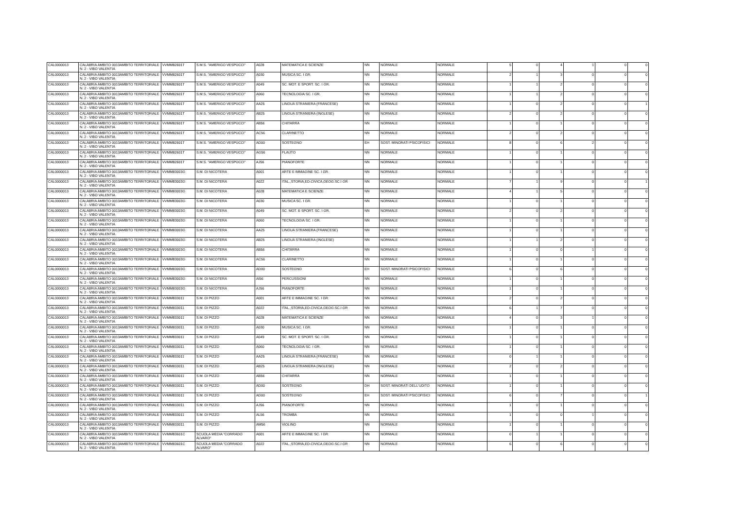| CAL0000013 | CALABRIA AMBITO 0013AMBITO TERRITORIALE N. 2 - VIBO VALENTIA | VVMM82601T | S.M.S. "AMERIGO VESPUCCI" | A028 | MATEMATICA E SCIENZE | NN | NORMALE | NORMALE | 5 | 0 | 4 | 1 | 0 | 0 |
| CAL0000013 | CALABRIA AMBITO 0013AMBITO TERRITORIALE N. 2 - VIBO VALENTIA | VVMM82601T | S.M.S. "AMERIGO VESPUCCI" | A030 | MUSICA SC. I GR. | NN | NORMALE | NORMALE | 2 | 1 | 3 | 0 | 0 | 0 |
| CAL0000013 | CALABRIA AMBITO 0013AMBITO TERRITORIALE N. 2 - VIBO VALENTIA | VVMM82601T | S.M.S. "AMERIGO VESPUCCI" | A049 | SC. MOT. E SPORT. SC. I GR. | NN | NORMALE | NORMALE | 1 | 1 | 2 | 0 | 0 | 0 |
| CAL0000013 | CALABRIA AMBITO 0013AMBITO TERRITORIALE N. 2 - VIBO VALENTIA | VVMM82601T | S.M.S. "AMERIGO VESPUCCI" | A060 | TECNOLOGIA SC. I GR. | NN | NORMALE | NORMALE | 1 | 1 | 2 | 0 | 0 | 0 |
| CAL0000013 | CALABRIA AMBITO 0013AMBITO TERRITORIALE N. 2 - VIBO VALENTIA | VVMM82601T | S.M.S. "AMERIGO VESPUCCI" | AA25 | LINGUA STRANIERA (FRANCESE) | NN | NORMALE | NORMALE | 1 | 0 | 2 | 0 | 0 | 1 |
| CAL0000013 | CALABRIA AMBITO 0013AMBITO TERRITORIALE N. 2 - VIBO VALENTIA | VVMM82601T | S.M.S. "AMERIGO VESPUCCI" | AB25 | LINGUA STRANIERA (INGLESE) | NN | NORMALE | NORMALE | 2 | 0 | 2 | 0 | 0 | 0 |
| CAL0000013 | CALABRIA AMBITO 0013AMBITO TERRITORIALE N. 2 - VIBO VALENTIA | VVMM82601T | S.M.S. "AMERIGO VESPUCCI" | AB56 | CHITARRA | NN | NORMALE | NORMALE | 1 | 0 | 1 | 0 | 0 | 0 |
| CAL0000013 | CALABRIA AMBITO 0013AMBITO TERRITORIALE N. 2 - VIBO VALENTIA | VVMM82601T | S.M.S. "AMERIGO VESPUCCI" | AC56 | CLARINETTO | NN | NORMALE | NORMALE | 2 | 0 | 2 | 0 | 0 | 0 |
| CAL0000013 | CALABRIA AMBITO 0013AMBITO TERRITORIALE N. 2 - VIBO VALENTIA | VVMM82601T | S.M.S. "AMERIGO VESPUCCI" | AD00 | SOSTEGNO | EH | SOST. MINORATI PSICOFISICI | NORMALE | 8 | 0 | 6 | 2 | 0 | 0 |
| CAL0000013 | CALABRIA AMBITO 0013AMBITO TERRITORIALE N. 2 - VIBO VALENTIA | VVMM82601T | S.M.S. "AMERIGO VESPUCCI" | AG56 | FLAUTO | NN | NORMALE | NORMALE | 1 | 0 | 1 | 0 | 0 | 0 |
| CAL0000013 | CALABRIA AMBITO 0013AMBITO TERRITORIALE N. 2 - VIBO VALENTIA | VVMM82601T | S.M.S. "AMERIGO VESPUCCI" | AJ56 | PIANOFORTE | NN | NORMALE | NORMALE | 1 | 0 | 1 | 0 | 0 | 0 |
| CAL0000013 | CALABRIA AMBITO 0013AMBITO TERRITORIALE N. 2 - VIBO VALENTIA | VVMM83003G | S.M. DI NICOTERA | A001 | ARTE E IMMAGINE SC. I GR. | NN | NORMALE | NORMALE | 1 | 0 | 1 | 0 | 0 | 0 |
| CAL0000013 | CALABRIA AMBITO 0013AMBITO TERRITORIALE N. 2 - VIBO VALENTIA | VVMM83003G | S.M. DI NICOTERA | A022 | ITAL.,STORIA,ED.CIVICA,GEOG.SC.I GR | NN | NORMALE | NORMALE | 7 | 1 | 9 | 0 | 0 | 1 |
| CAL0000013 | CALABRIA AMBITO 0013AMBITO TERRITORIALE N. 2 - VIBO VALENTIA | VVMM83003G | S.M. DI NICOTERA | A028 | MATEMATICA E SCIENZE | NN | NORMALE | NORMALE | 4 | 1 | 5 | 0 | 0 | 0 |
| CAL0000013 | CALABRIA AMBITO 0013AMBITO TERRITORIALE N. 2 - VIBO VALENTIA | VVMM83003G | S.M. DI NICOTERA | A030 | MUSICA SC. I GR. | NN | NORMALE | NORMALE | 1 | 0 | 1 | 0 | 0 | 0 |
| CAL0000013 | CALABRIA AMBITO 0013AMBITO TERRITORIALE N. 2 - VIBO VALENTIA | VVMM83003G | S.M. DI NICOTERA | A049 | SC. MOT. E SPORT. SC. I GR. | NN | NORMALE | NORMALE | 2 | 0 | 2 | 0 | 0 | 0 |
| CAL0000013 | CALABRIA AMBITO 0013AMBITO TERRITORIALE N. 2 - VIBO VALENTIA | VVMM83003G | S.M. DI NICOTERA | A060 | TECNOLOGIA SC. I GR. | NN | NORMALE | NORMALE | 1 | 0 | 1 | 0 | 0 | 0 |
| CAL0000013 | CALABRIA AMBITO 0013AMBITO TERRITORIALE N. 2 - VIBO VALENTIA | VVMM83003G | S.M. DI NICOTERA | AA25 | LINGUA STRANIERA (FRANCESE) | NN | NORMALE | NORMALE | 1 | 0 | 1 | 0 | 0 | 0 |
| CAL0000013 | CALABRIA AMBITO 0013AMBITO TERRITORIALE N. 2 - VIBO VALENTIA | VVMM83003G | S.M. DI NICOTERA | AB25 | LINGUA STRANIERA (INGLESE) | NN | NORMALE | NORMALE | 1 | 1 | 2 | 0 | 0 | 0 |
| CAL0000013 | CALABRIA AMBITO 0013AMBITO TERRITORIALE N. 2 - VIBO VALENTIA | VVMM83003G | S.M. DI NICOTERA | AB56 | CHITARRA | NN | NORMALE | NORMALE | 1 | 0 | 0 | 1 | 0 | 0 |
| CAL0000013 | CALABRIA AMBITO 0013AMBITO TERRITORIALE N. 2 - VIBO VALENTIA | VVMM83003G | S.M. DI NICOTERA | AC56 | CLARINETTO | NN | NORMALE | NORMALE | 1 | 0 | 1 | 0 | 0 | 0 |
| CAL0000013 | CALABRIA AMBITO 0013AMBITO TERRITORIALE N. 2 - VIBO VALENTIA | VVMM83003G | S.M. DI NICOTERA | AD00 | SOSTEGNO | EH | SOST. MINORATI PSICOFISICI | NORMALE | 6 | 0 | 6 | 0 | 0 | 0 |
| CAL0000013 | CALABRIA AMBITO 0013AMBITO TERRITORIALE N. 2 - VIBO VALENTIA | VVMM83003G | S.M. DI NICOTERA | AI56 | PERCUSSIONI | NN | NORMALE | NORMALE | 1 | 0 | 1 | 0 | 0 | 0 |
| CAL0000013 | CALABRIA AMBITO 0013AMBITO TERRITORIALE N. 2 - VIBO VALENTIA | VVMM83003G | S.M. DI NICOTERA | AJ56 | PIANOFORTE | NN | NORMALE | NORMALE | 1 | 0 | 1 | 0 | 0 | 0 |
| CAL0000013 | CALABRIA AMBITO 0013AMBITO TERRITORIALE N. 2 - VIBO VALENTIA | VVMM833011 | S.M. DI PIZZO | A001 | ARTE E IMMAGINE SC. I GR. | NN | NORMALE | NORMALE | 2 | 0 | 2 | 0 | 0 | 0 |
| CAL0000013 | CALABRIA AMBITO 0013AMBITO TERRITORIALE N. 2 - VIBO VALENTIA | VVMM833011 | S.M. DI PIZZO | A022 | ITAL.,STORIA,ED.CIVICA,GEOG.SC.I GR | NN | NORMALE | NORMALE | 6 | 1 | 7 | 0 | 0 | 0 |
| CAL0000013 | CALABRIA AMBITO 0013AMBITO TERRITORIALE N. 2 - VIBO VALENTIA | VVMM833011 | S.M. DI PIZZO | A028 | MATEMATICA E SCIENZE | NN | NORMALE | NORMALE | 4 | 0 | 3 | 1 | 0 | 0 |
| CAL0000013 | CALABRIA AMBITO 0013AMBITO TERRITORIALE N. 2 - VIBO VALENTIA | VVMM833011 | S.M. DI PIZZO | A030 | MUSICA SC. I GR. | NN | NORMALE | NORMALE | 1 | 0 | 1 | 0 | 0 | 0 |
| CAL0000013 | CALABRIA AMBITO 0013AMBITO TERRITORIALE N. 2 - VIBO VALENTIA | VVMM833011 | S.M. DI PIZZO | A049 | SC. MOT. E SPORT. SC. I GR. | NN | NORMALE | NORMALE | 1 | 0 | 1 | 0 | 0 | 0 |
| CAL0000013 | CALABRIA AMBITO 0013AMBITO TERRITORIALE N. 2 - VIBO VALENTIA | VVMM833011 | S.M. DI PIZZO | A060 | TECNOLOGIA SC. I GR. | NN | NORMALE | NORMALE | 1 | 0 | 1 | 0 | 0 | 0 |
| CAL0000013 | CALABRIA AMBITO 0013AMBITO TERRITORIALE N. 2 - VIBO VALENTIA | VVMM833011 | S.M. DI PIZZO | AA25 | LINGUA STRANIERA (FRANCESE) | NN | NORMALE | NORMALE | 0 | 1 | 1 | 0 | 0 | 0 |
| CAL0000013 | CALABRIA AMBITO 0013AMBITO TERRITORIALE N. 2 - VIBO VALENTIA | VVMM833011 | S.M. DI PIZZO | AB25 | LINGUA STRANIERA (INGLESE) | NN | NORMALE | NORMALE | 2 | 0 | 2 | 0 | 0 | 0 |
| CAL0000013 | CALABRIA AMBITO 0013AMBITO TERRITORIALE N. 2 - VIBO VALENTIA | VVMM833011 | S.M. DI PIZZO | AB56 | CHITARRA | NN | NORMALE | NORMALE | 1 | 0 | 1 | 0 | 0 | 0 |
| CAL0000013 | CALABRIA AMBITO 0013AMBITO TERRITORIALE N. 2 - VIBO VALENTIA | VVMM833011 | S.M. DI PIZZO | AD00 | SOSTEGNO | DH | SOST. MINORATI DELL'UDITO | NORMALE | 1 | 0 | 1 | 0 | 0 | 0 |
| CAL0000013 | CALABRIA AMBITO 0013AMBITO TERRITORIALE N. 2 - VIBO VALENTIA | VVMM833011 | S.M. DI PIZZO | AD00 | SOSTEGNO | EH | SOST. MINORATI PSICOFISICI | NORMALE | 6 | 0 | 7 | 0 | 0 | 1 |
| CAL0000013 | CALABRIA AMBITO 0013AMBITO TERRITORIALE N. 2 - VIBO VALENTIA | VVMM833011 | S.M. DI PIZZO | AJ56 | PIANOFORTE | NN | NORMALE | NORMALE | 1 | 0 | 1 | 0 | 0 | 0 |
| CAL0000013 | CALABRIA AMBITO 0013AMBITO TERRITORIALE N. 2 - VIBO VALENTIA | VVMM833011 | S.M. DI PIZZO | AL56 | TROMBA | NN | NORMALE | NORMALE | 1 | 0 | 0 | 1 | 0 | 0 |
| CAL0000013 | CALABRIA AMBITO 0013AMBITO TERRITORIALE N. 2 - VIBO VALENTIA | VVMM833011 | S.M. DI PIZZO | AM56 | VIOLINO | NN | NORMALE | NORMALE | 1 | 0 | 1 | 0 | 0 | 0 |
| CAL0000013 | CALABRIA AMBITO 0013AMBITO TERRITORIALE N. 2 - VIBO VALENTIA | VVMM83601C | SCUOLA MEDIA "CORRADO ALVARO" | A001 | ARTE E IMMAGINE SC. I GR. | NN | NORMALE | NORMALE | 0 | 1 | 1 | 0 | 0 | 0 |
| CAL0000013 | CALABRIA AMBITO 0013AMBITO TERRITORIALE N. 2 - VIBO VALENTIA | VVMM83601C | SCUOLA MEDIA "CORRADO ALVARO" | A022 | ITAL.,STORIA,ED.CIVICA,GEOG.SC.I GR | NN | NORMALE | NORMALE | 6 | 0 | 6 | 0 | 0 | 0 |